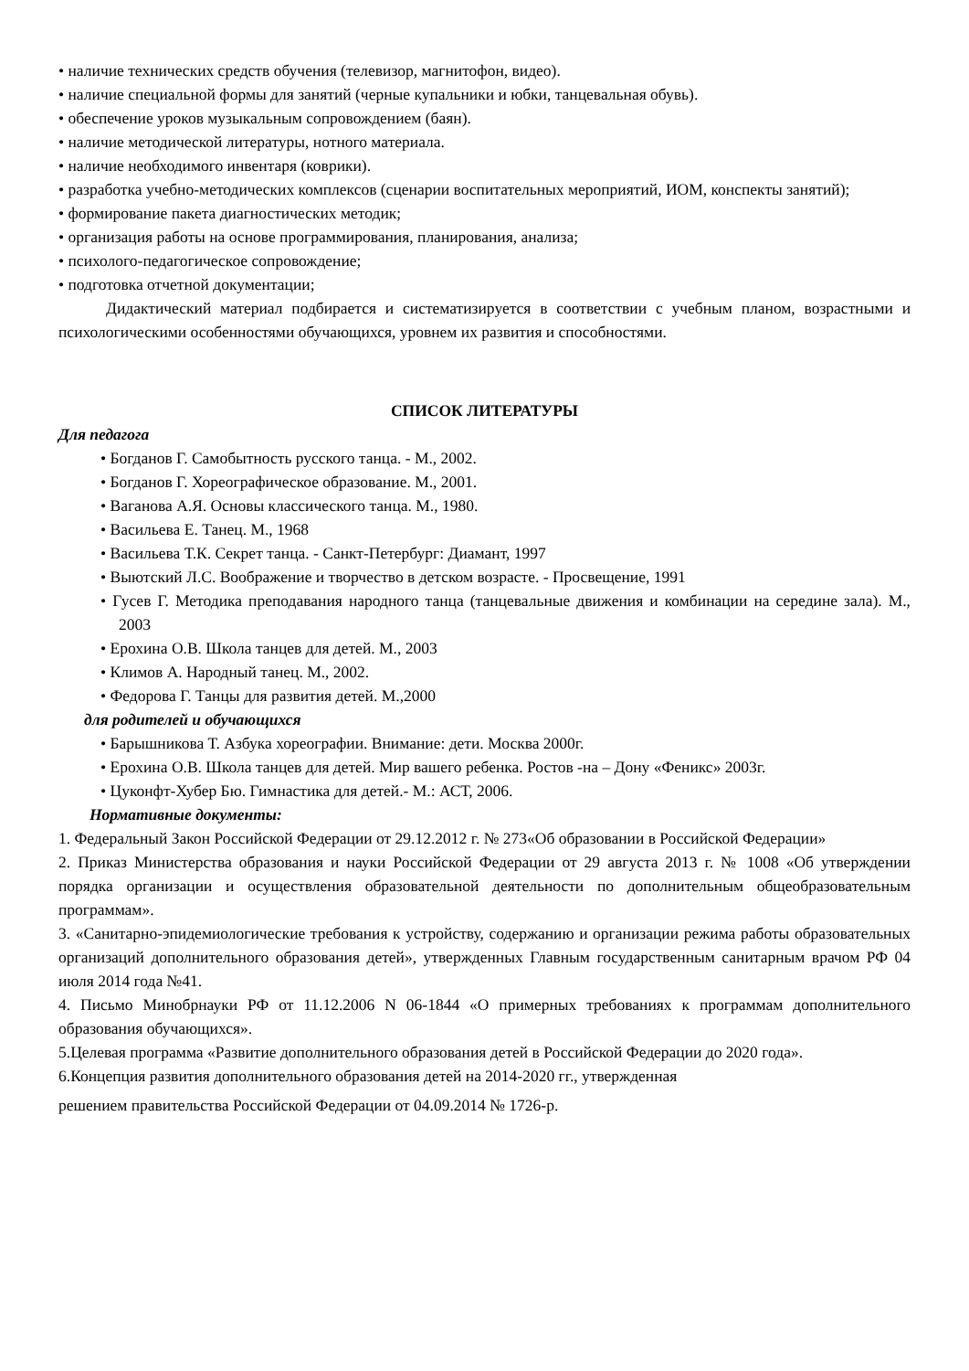• наличие технических средств обучения (телевизор, магнитофон, видео).
• наличие специальной формы для занятий (черные купальники и юбки, танцевальная обувь).
• обеспечение уроков музыкальным сопровождением (баян).
• наличие методической литературы, нотного материала.
• наличие необходимого инвентаря (коврики).
• разработка учебно-методических комплексов (сценарии воспитательных мероприятий, ИОМ, конспекты занятий);
• формирование пакета диагностических методик;
• организация работы на основе программирования, планирования, анализа;
• психолого-педагогическое сопровождение;
• подготовка отчетной документации;
Дидактический материал подбирается и систематизируется в соответствии с учебным планом, возрастными и психологическими особенностями обучающихся, уровнем их развития и способностями.
СПИСОК ЛИТЕРАТУРЫ
Для педагога
• Богданов Г. Самобытность русского танца. - М., 2002.
• Богданов Г. Хореографическое образование. М., 2001.
• Ваганова А.Я. Основы классического танца. М., 1980.
• Васильева Е. Танец. М., 1968
• Васильева Т.К. Секрет танца. - Санкт-Петербург: Диамант, 1997
• Выютский Л.С. Воображение и творчество в детском возрасте. - Просвещение, 1991
• Гусев Г. Методика преподавания народного танца (танцевальные движения и комбинации на середине зала). М., 2003
• Ерохина О.В. Школа танцев для детей. М., 2003
• Климов А. Народный танец. М., 2002.
• Федорова Г. Танцы для развития детей. М.,2000
для родителей и обучающихся
• Барышникова Т. Азбука хореографии. Внимание: дети. Москва 2000г.
• Ерохина О.В. Школа танцев для детей. Мир вашего ребенка. Ростов -на – Дону «Феникс» 2003г.
• Цуконфт-Хубер Бю. Гимнастика для детей.- М.: АСТ, 2006.
Нормативные документы:
1. Федеральный Закон Российской Федерации от 29.12.2012 г. № 273«Об образовании в Российской Федерации»
2. Приказ Министерства образования и науки Российской Федерации от 29 августа 2013 г. № 1008 «Об утверждении порядка организации и осуществления образовательной деятельности по дополнительным общеобразовательным программам».
3. «Санитарно-эпидемиологические требования к устройству, содержанию и организации режима работы образовательных организаций дополнительного образования детей», утвержденных Главным государственным санитарным врачом РФ 04 июля 2014 года №41.
4. Письмо Минобрнауки РФ от 11.12.2006 N 06-1844 «О примерных требованиях к программам дополнительного образования обучающихся».
5.Целевая программа «Развитие дополнительного образования детей в Российской Федерации до 2020 года».
6.Концепция развития дополнительного образования детей на 2014-2020 гг., утвержденная
решением правительства Российской Федерации от 04.09.2014 № 1726-р.